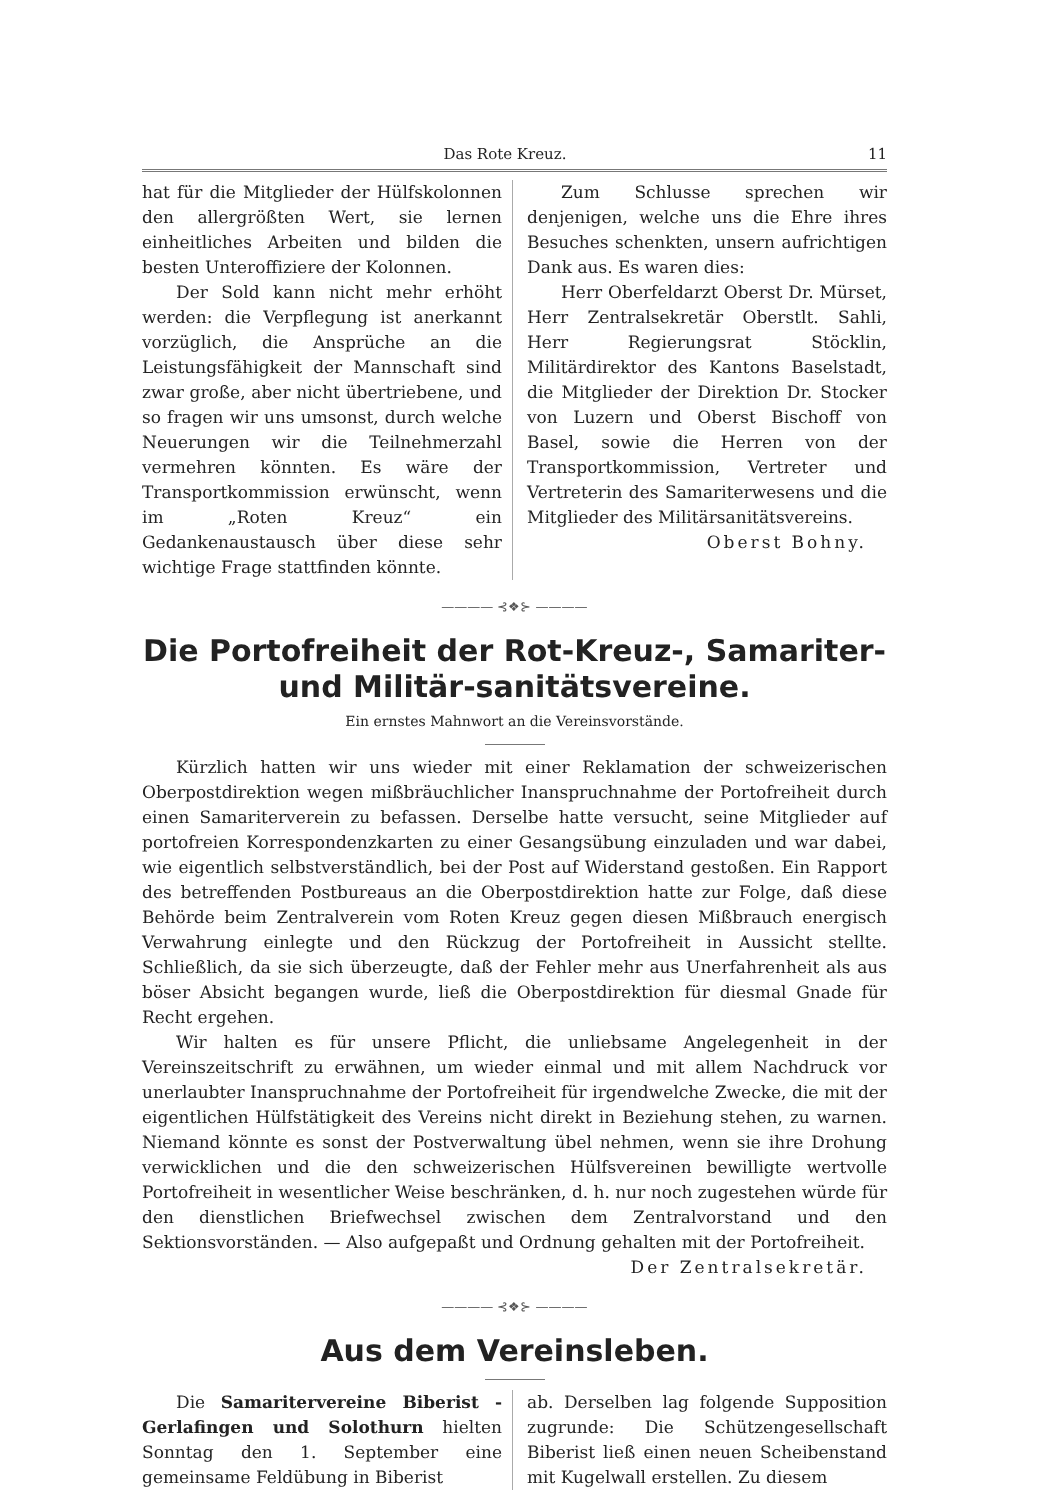Das Rote Kreuz. 11
hat für die Mitglieder der Hülfskolonnen den allergrößten Wert, sie lernen einheitliches Arbeiten und bilden die besten Unteroffiziere der Kolonnen.
Der Sold kann nicht mehr erhöht werden: die Verpflegung ist anerkannt vorzüglich, die Ansprüche an die Leistungsfähigkeit der Mannschaft sind zwar große, aber nicht übertriebene, und so fragen wir uns umsonst, durch welche Neuerungen wir die Teilnehmerzahl vermehren könnten. Es wäre der Transportkommission erwünscht, wenn im „Roten Kreuz“ ein Gedankenaustausch über diese sehr wichtige Frage stattfinden könnte.
Zum Schlusse sprechen wir denjenigen, welche uns die Ehre ihres Besuches schenkten, unsern aufrichtigen Dank aus. Es waren dies:
Herr Oberfeldarzt Oberst Dr. Mürset, Herr Zentralsekretär Oberstlt. Sahli, Herr Regierungsrat Stöcklin, Militärdirektor des Kantons Baselstadt, die Mitglieder der Direktion Dr. Stocker von Luzern und Oberst Bischoff von Basel, sowie die Herren von der Transportkommission, Vertreter und Vertreterin des Samariterwesens und die Mitglieder des Militärsanitätsvereins.
Oberst Bohny.
———— ⊰❖⊱ ————
Die Portofreiheit der Rot-Kreuz-, Samariter- und Militär-sanitätsvereine.
Ein ernstes Mahnwort an die Vereinsvorstände.
Kürzlich hatten wir uns wieder mit einer Reklamation der schweizerischen Oberpostdirektion wegen mißbräuchlicher Inanspruchnahme der Portofreiheit durch einen Samariterverein zu befassen. Derselbe hatte versucht, seine Mitglieder auf portofreien Korrespondenzkarten zu einer Gesangsübung einzuladen und war dabei, wie eigentlich selbstverständlich, bei der Post auf Widerstand gestoßen. Ein Rapport des betreffenden Postbureaus an die Oberpostdirektion hatte zur Folge, daß diese Behörde beim Zentralverein vom Roten Kreuz gegen diesen Mißbrauch energisch Verwahrung einlegte und den Rückzug der Portofreiheit in Aussicht stellte. Schließlich, da sie sich überzeugte, daß der Fehler mehr aus Unerfahrenheit als aus böser Absicht begangen wurde, ließ die Oberpostdirektion für diesmal Gnade für Recht ergehen.
Wir halten es für unsere Pflicht, die unliebsame Angelegenheit in der Vereinszeitschrift zu erwähnen, um wieder einmal und mit allem Nachdruck vor unerlaubter Inanspruchnahme der Portofreiheit für irgendwelche Zwecke, die mit der eigentlichen Hülfstätigkeit des Vereins nicht direkt in Beziehung stehen, zu warnen. Niemand könnte es sonst der Postverwaltung übel nehmen, wenn sie ihre Drohung verwicklichen und die den schweizerischen Hülfsvereinen bewilligte wertvolle Portofreiheit in wesentlicher Weise beschränken, d. h. nur noch zugestehen würde für den dienstlichen Briefwechsel zwischen dem Zentralvorstand und den Sektionsvorständen. — Also aufgepaßt und Ordnung gehalten mit der Portofreiheit.
Der Zentralsekretär.
———— ⊰❖⊱ ————
Aus dem Vereinsleben.
Die Samaritervereine Biberist - Gerlafingen und Solothurn hielten Sonntag den 1. September eine gemeinsame Feldübung in Biberist
ab. Derselben lag folgende Supposition zugrunde: Die Schützengesellschaft Biberist ließ einen neuen Scheibenstand mit Kugelwall erstellen. Zu diesem